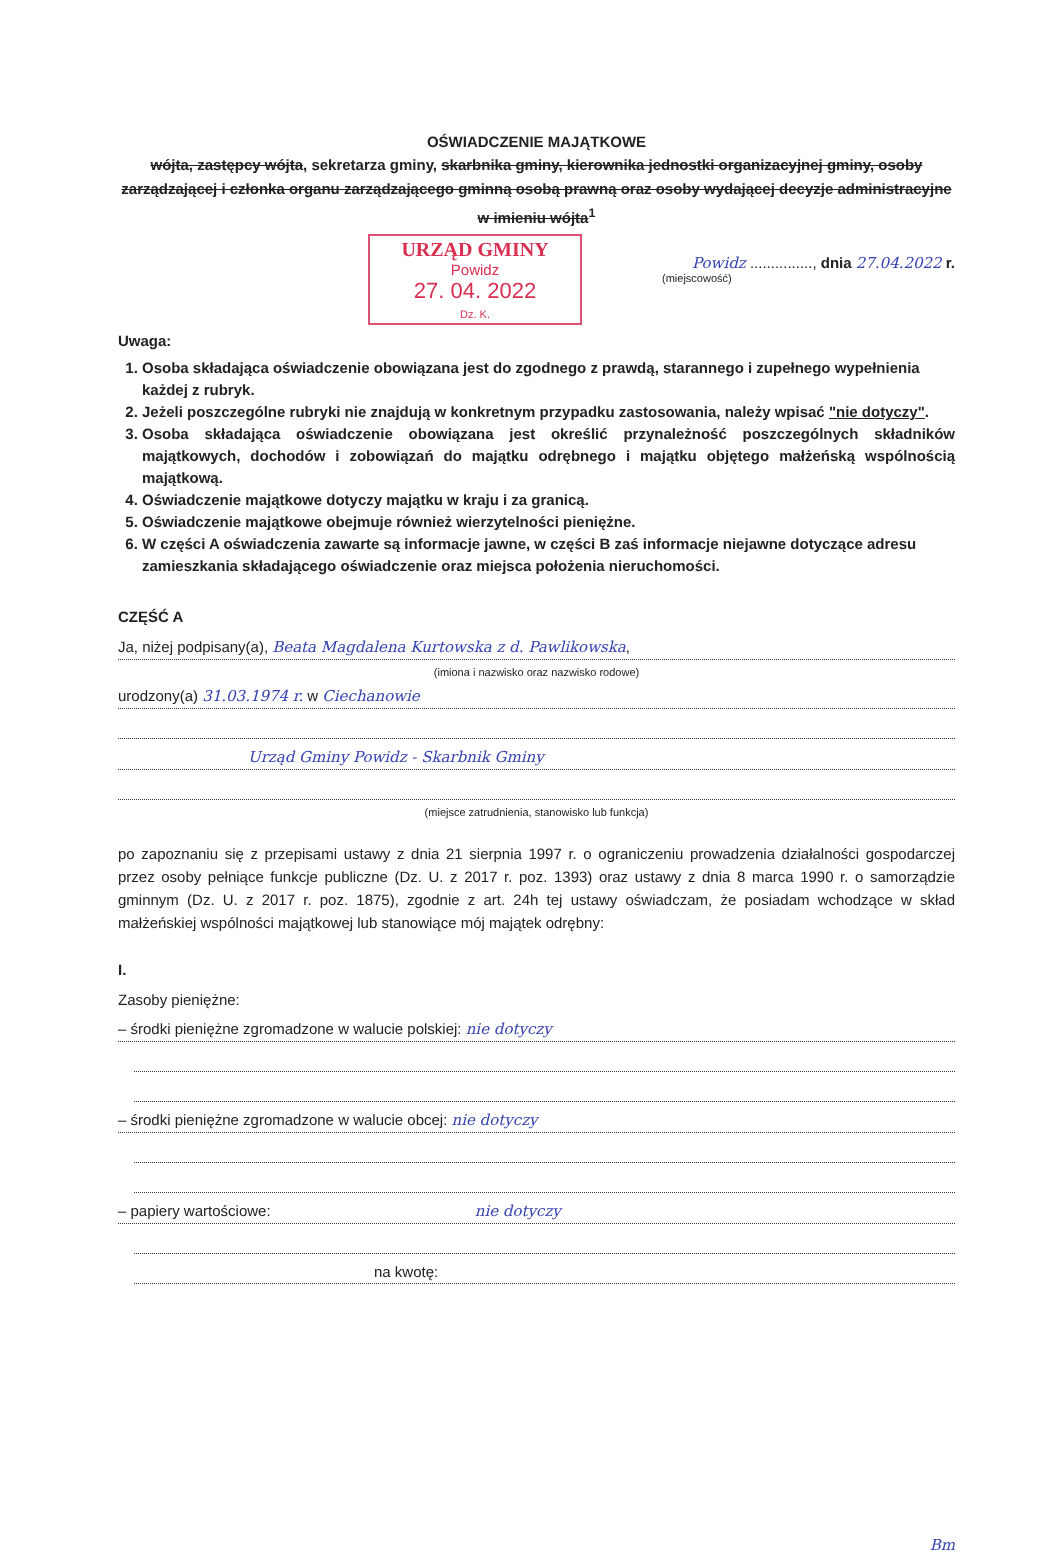OŚWIADCZENIE MAJĄTKOWE
wójta, zastępcy wójta, sekretarza gminy, skarbnika gminy, kierownika jednostki organizacyjnej gminy, osoby zarządzającej i członka organu zarządzającego gminną osobą prawną oraz osoby wydającej decyzje administracyjne w imieniu wójta<sup>1</sup>
URZĄD GMINY
Powidz
27. 04. 2022
Dz. K.
Powidz ..............., dnia 27.04.2022 r.
(miejscowość)
Uwaga:
1. Osoba składająca oświadczenie obowiązana jest do zgodnego z prawdą, starannego i zupełnego wypełnienia każdej z rubryk.
2. Jeżeli poszczególne rubryki nie znajdują w konkretnym przypadku zastosowania, należy wpisać "nie dotyczy".
3. Osoba składająca oświadczenie obowiązana jest określić przynależność poszczególnych składników majątkowych, dochodów i zobowiązań do majątku odrębnego i majątku objętego małżeńską wspólnością majątkową.
4. Oświadczenie majątkowe dotyczy majątku w kraju i za granicą.
5. Oświadczenie majątkowe obejmuje również wierzytelności pieniężne.
6. W części A oświadczenia zawarte są informacje jawne, w części B zaś informacje niejawne dotyczące adresu zamieszkania składającego oświadczenie oraz miejsca położenia nieruchomości.
CZĘŚĆ A
Ja, niżej podpisany(a), Beata Magdalena Kurtowska z d. Pawlikowska,
(imiona i nazwisko oraz nazwisko rodowe)
urodzony(a) 31.03.1974 r. w Ciechanowie
Urząd Gminy Powidz - Skarbnik Gminy
(miejsce zatrudnienia, stanowisko lub funkcja)
po zapoznaniu się z przepisami ustawy z dnia 21 sierpnia 1997 r. o ograniczeniu prowadzenia działalności gospodarczej przez osoby pełniące funkcje publiczne (Dz. U. z 2017 r. poz. 1393) oraz ustawy z dnia 8 marca 1990 r. o samorządzie gminnym (Dz. U. z 2017 r. poz. 1875), zgodnie z art. 24h tej ustawy oświadczam, że posiadam wchodzące w skład małżeńskiej wspólności majątkowej lub stanowiące mój majątek odrębny:
I.
Zasoby pieniężne:
– środki pieniężne zgromadzone w walucie polskiej: nie dotyczy
– środki pieniężne zgromadzone w walucie obcej: nie dotyczy
– papiery wartościowe: nie dotyczy
na kwotę:
Bm